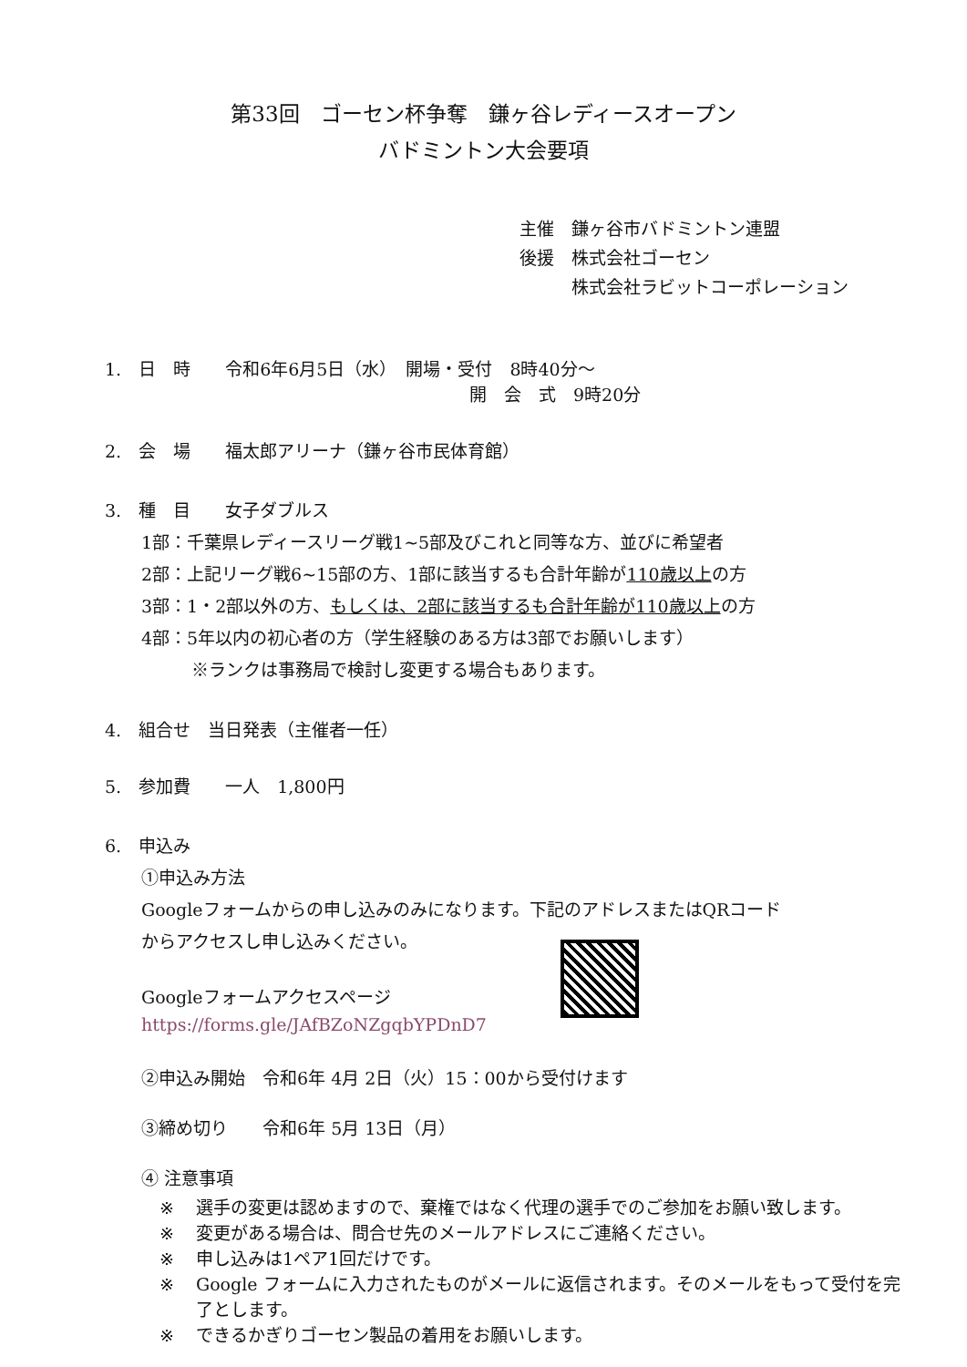第33回　ゴーセン杯争奪　鎌ヶ谷レディースオープン
バドミントン大会要項
主催　鎌ヶ谷市バドミントン連盟
後援　株式会社ゴーセン
　　　株式会社ラビットコーポレーション
1.　日　時　　令和6年6月5日（水）　開場・受付　8時40分～
開　会　式　9時20分
2.　会　場　　福太郎アリーナ（鎌ヶ谷市民体育館）
3.　種　目　　女子ダブルス
1部：千葉県レディースリーグ戦1~5部及びこれと同等な方、並びに希望者
2部：上記リーグ戦6~15部の方、1部に該当するも合計年齢が110歳以上の方
3部：1・2部以外の方、もしくは、2部に該当するも合計年齢が110歳以上の方
4部：5年以内の初心者の方（学生経験のある方は3部でお願いします）
※ランクは事務局で検討し変更する場合もあります。
4.　組合せ　当日発表（主催者一任）
5.　参加費　　一人　1,800円
6.　申込み
①申込み方法
Googleフォームからの申し込みのみになります。下記のアドレスまたはQRコード
からアクセスし申し込みください。
Googleフォームアクセスページ
https://forms.gle/JAfBZoNZgqbYPDnD7
②申込み開始　令和6年 4月 2日（火）15：00から受付けます
③締め切り　　令和6年 5月 13日（月）
④ 注意事項
※ 選手の変更は認めますので、棄権ではなく代理の選手でのご参加をお願い致します。
※ 変更がある場合は、問合せ先のメールアドレスにご連絡ください。
※ 申し込みは1ペア1回だけです。
※ Google フォームに入力されたものがメールに返信されます。そのメールをもって受付を完了とします。
※ できるかぎりゴーセン製品の着用をお願いします。